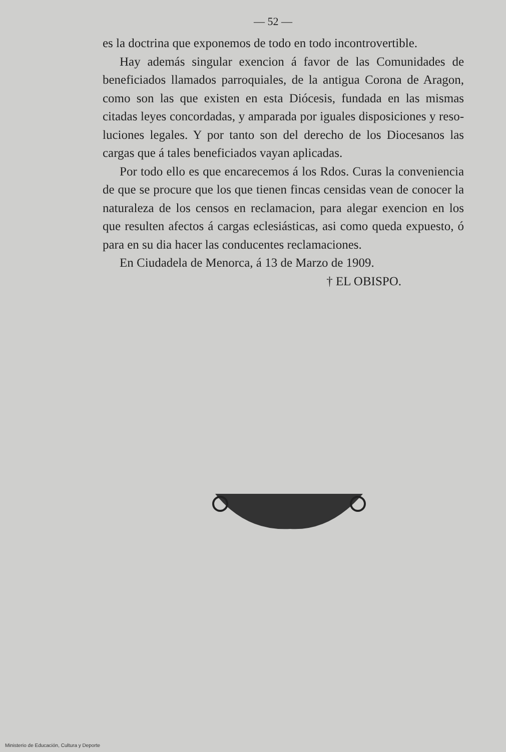— 52 —
es la doctrina que exponemos de todo en todo incontro­vertible.
Hay además singular exencion á favor de las Comu­nidades de beneficiados llamados parroquiales, de la an­tigua Corona de Aragon, como son las que existen en esta Diócesis, fundada en las mismas citadas leyes con­cordadas, y amparada por iguales disposiciones y reso­luciones legales. Y por tanto son del derecho de los Dio­cesanos las cargas que á tales beneficiados vayan apli­cadas.
Por todo ello es que encarecemos á los Rdos. Curas la conveniencia de que se procure que los que tienen fincas censidas vean de conocer la naturaleza de los censos en reclamacion, para alegar exencion en los que resulten afectos á cargas eclesiásticas, asi como queda expuesto, ó para en su dia hacer las conducentes recla­maciones.
En Ciudadela de Menorca, á 13 de Marzo de 1909.
† EL OBISPO.
Ministerio de Educación, Cultura y Deporte